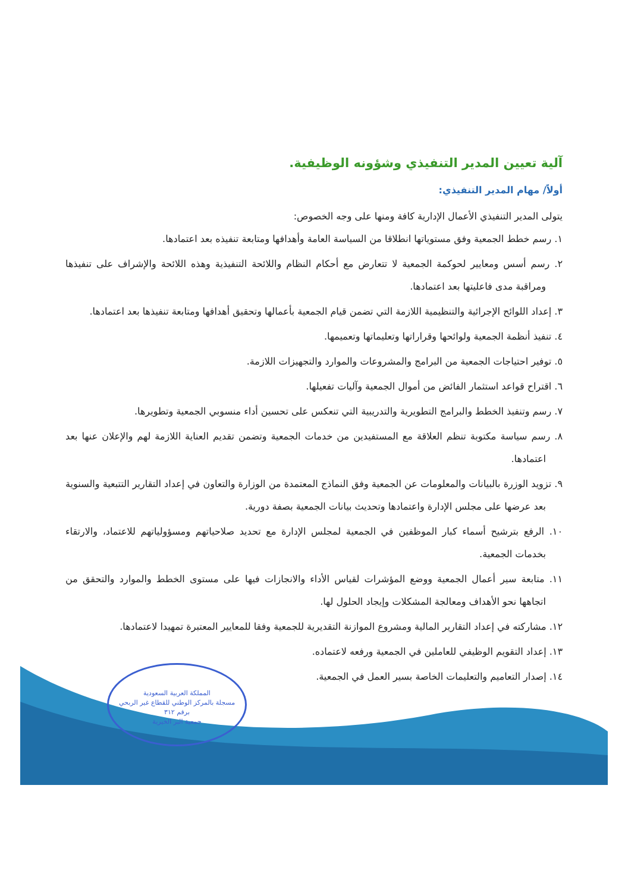آلية تعيين المدير التنفيذي وشؤونه الوظيفية.
أولاً/ مهام المدير التنفيذي:
يتولى المدير التنفيذي الأعمال الإدارية كافة ومنها على وجه الخصوص:
١. رسم خطط الجمعية وفق مستوياتها انطلاقا من السياسة العامة وأهدافها ومتابعة تنفيذه بعد اعتمادها.
٢. رسم أسس ومعايير لحوكمة الجمعية لا تتعارض مع أحكام النظام واللائحة التنفيذية وهذه اللائحة والإشراف على تنفيذها ومراقبة مدى فاعليتها بعد اعتمادها.
٣. إعداد اللوائح الإجرائية والتنظيمية اللازمة التي تضمن قيام الجمعية بأعمالها وتحقيق أهدافها ومتابعة تنفيذها بعد اعتمادها.
٤. تنفيذ أنظمة الجمعية ولوائحها وقراراتها وتعليماتها وتعميمها.
٥. توفير احتياجات الجمعية من البرامج والمشروعات والموارد والتجهيزات اللازمة.
٦. اقتراح قواعد استثمار الفائض من أموال الجمعية وآليات تفعيلها.
٧. رسم وتنفيذ الخطط والبرامج التطويرية والتدريبية التي تنعكس على تحسين أداء منسوبي الجمعية وتطويرها.
٨. رسم سياسة مكتوبة تنظم العلاقة مع المستفيدين من خدمات الجمعية وتضمن تقديم العناية اللازمة لهم والإعلان عنها بعد اعتمادها.
٩. تزويد الوزرة بالبيانات والمعلومات عن الجمعية وفق النماذج المعتمدة من الوزارة والتعاون في إعداد التقارير التتبعية والسنوية بعد عرضها على مجلس الإدارة واعتمادها وتحديث بيانات الجمعية بصفة دورية.
١٠. الرفع بترشيح أسماء كبار الموظفين في الجمعية لمجلس الإدارة مع تحديد صلاحياتهم ومسؤولياتهم للاعتماد، والارتقاء بخدمات الجمعية.
١١. متابعة سير أعمال الجمعية ووضع المؤشرات لقياس الأداء والانجازات فيها على مستوى الخطط والموارد والتحقق من اتجاهها نحو الأهداف ومعالجة المشكلات وإيجاد الحلول لها.
١٢. مشاركته في إعداد التقارير المالية ومشروع الموازنة التقديرية للجمعية وفقا للمعايير المعتبرة تمهيدا لاعتمادها.
١٣. إعداد التقويم الوظيفي للعاملين في الجمعية ورفعه لاعتماده.
١٤. إصدار التعاميم والتعليمات الخاصة بسير العمل في الجمعية.
المملكة العربية السعودية
مسجلة بالمركز الوطني للقطاع غير الربحي
برقم ٣١٢
جمعية البر الخيرية